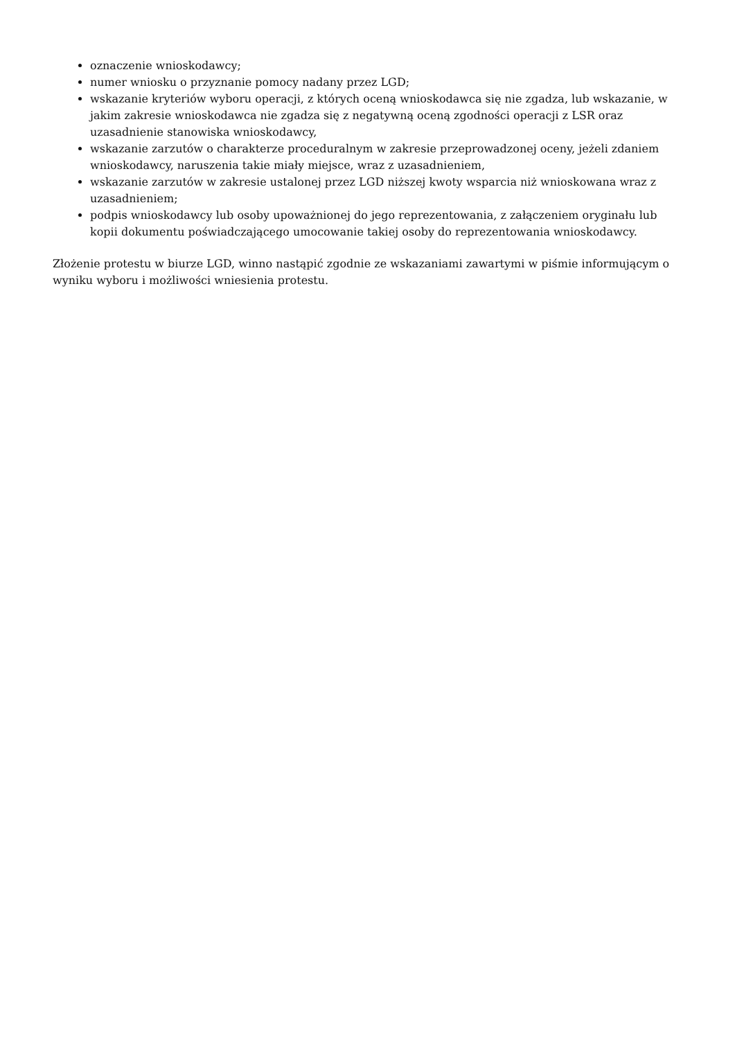oznaczenie wnioskodawcy;
numer wniosku o przyznanie pomocy nadany przez LGD;
wskazanie kryteriów wyboru operacji, z których oceną wnioskodawca się nie zgadza, lub wskazanie, w jakim zakresie wnioskodawca nie zgadza się z negatywną oceną zgodności operacji z LSR oraz uzasadnienie stanowiska wnioskodawcy,
wskazanie zarzutów o charakterze proceduralnym w zakresie przeprowadzonej oceny, jeżeli zdaniem wnioskodawcy, naruszenia takie miały miejsce, wraz z uzasadnieniem,
wskazanie zarzutów w zakresie ustalonej przez LGD niższej kwoty wsparcia niż wnioskowana wraz z uzasadnieniem;
podpis wnioskodawcy lub osoby upoważnionej do jego reprezentowania, z załączeniem oryginału lub kopii dokumentu poświadczającego umocowanie takiej osoby do reprezentowania wnioskodawcy.
Złożenie protestu w biurze LGD, winno nastąpić zgodnie ze wskazaniami zawartymi w piśmie informującym o wyniku wyboru i możliwości wniesienia protestu.